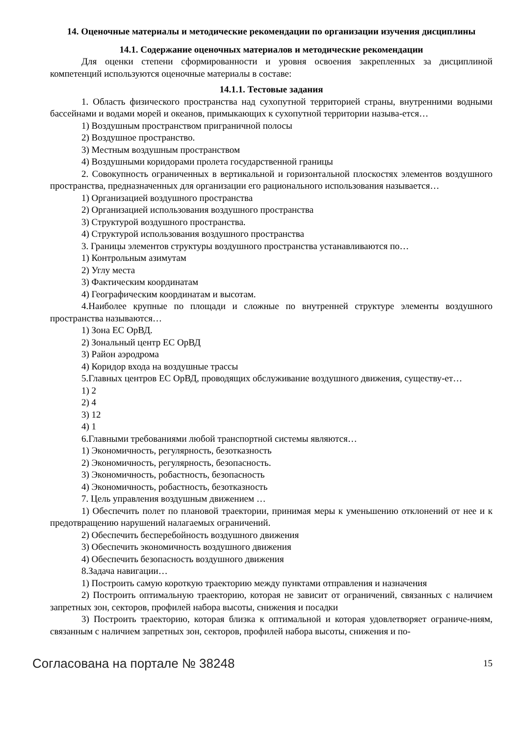14. Оценочные материалы и методические рекомендации по организации изучения дисциплины
14.1. Содержание оценочных материалов и методические рекомендации
Для оценки степени сформированности и уровня освоения закрепленных за дисциплиной компетенций используются оценочные материалы в составе:
14.1.1. Тестовые задания
1. Область физического пространства над сухопутной территорией страны, внутренними водными бассейнами и водами морей и океанов, примыкающих к сухопутной территории называ-ется…
1) Воздушным пространством приграничной полосы
2) Воздушное пространство.
3) Местным воздушным пространством
4) Воздушными коридорами пролета государственной границы
2. Совокупность ограниченных в вертикальной и горизонтальной плоскостях элементов воздушного пространства, предназначенных для организации его рационального использования называется…
1) Организацией воздушного пространства
2) Организацией использования воздушного пространства
3) Структурой воздушного пространства.
4) Структурой использования воздушного пространства
3. Границы элементов структуры воздушного пространства устанавливаются по…
1) Контрольным азимутам
2) Углу места
3) Фактическим координатам
4) Географическим координатам и высотам.
4.Наиболее крупные по площади и сложные по внутренней структуре элементы воздушного пространства называются…
1) Зона ЕС ОрВД.
2) Зональный центр ЕС ОрВД
3) Район аэродрома
4) Коридор входа на воздушные трассы
5.Главных центров ЕС ОрВД, проводящих обслуживание воздушного движения, существу-ет…
1) 2
2) 4
3) 12
4) 1
6.Главными требованиями любой транспортной системы являются…
1) Экономичность, регулярность, безотказность
2) Экономичность, регулярность, безопасность.
3) Экономичность, робастность, безопасность
4) Экономичность, робастность, безотказность
7. Цель управления воздушным движением …
1) Обеспечить полет по плановой траектории, принимая меры к уменьшению отклонений от нее и к предотвращению нарушений налагаемых ограничений.
2) Обеспечить бесперебойность воздушного движения
3) Обеспечить экономичность воздушного движения
4) Обеспечить безопасность воздушного движения
8.Задача навигации…
1) Построить самую короткую траекторию между пунктами отправления и назначения
2) Построить оптимальную траекторию, которая не зависит от ограничений, связанных с наличием запретных зон, секторов, профилей набора высоты, снижения и посадки
3) Построить траекторию, которая близка к оптимальной и которая удовлетворяет ограниче-ниям, связанным с наличием запретных зон, секторов, профилей набора высоты, снижения и по-
Согласована на портале № 38248 15